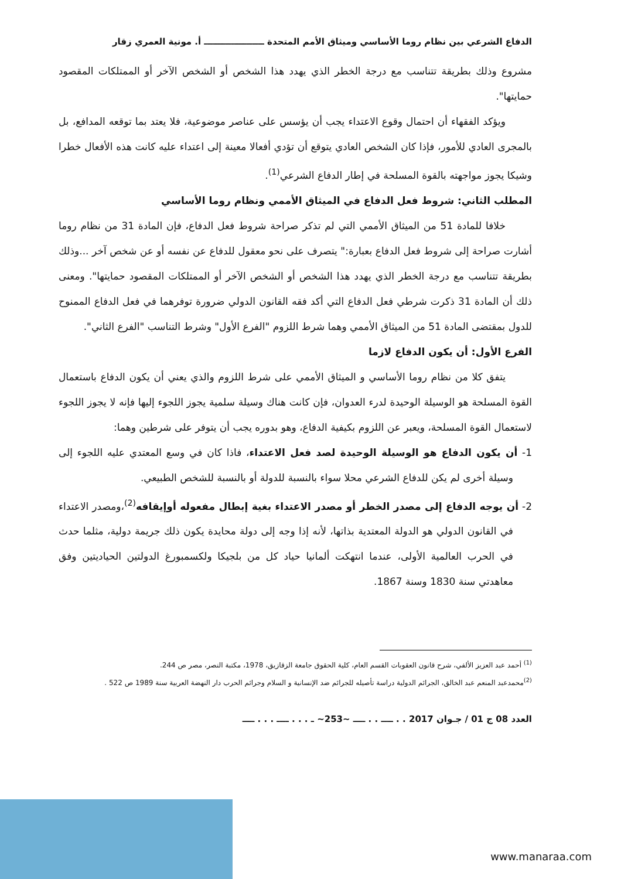الدفاع الشرعي بين نظام روما الأساسي وميثاق الأمم المتحدة ــــــــــــــــــــ أ. مونية العمري زقار
مشروع وذلك بطريقة تتناسب مع درجة الخطر الذي يهدد هذا الشخص أو الشخص الآخر أو الممتلكات المقصود حمايتها".
ويؤكد الفقهاء أن احتمال وقوع الاعتداء يجب أن يؤسس على عناصر موضوعية، فلا يعتد بما توقعه المدافع، بل بالمجرى العادي للأمور، فإذا كان الشخص العادي يتوقع أن تؤدي أفعالا معينة إلى اعتداء عليه كانت هذه الأفعال خطرا وشيكا يجوز مواجهته بالقوة المسلحة في إطار الدفاع الشرعي<sup>(1)</sup>.
المطلب الثاني: شروط فعل الدفاع في الميثاق الأممي ونظام روما الأساسي
خلافا للمادة 51 من الميثاق الأممي التي لم تذكر صراحة شروط فعل الدفاع، فإن المادة 31 من نظام روما أشارت صراحة إلى شروط فعل الدفاع بعبارة:" يتصرف على نحو معقول للدفاع عن نفسه أو عن شخص آخر ...وذلك بطريقة تتناسب مع درجة الخطر الذي يهدد هذا الشخص أو الشخص الآخر أو الممتلكات المقصود حمايتها". ومعنى ذلك أن المادة 31 ذكرت شرطي فعل الدفاع التي أكد فقه القانون الدولي ضرورة توفرهما في فعل الدفاع الممنوح للدول بمقتضى المادة 51 من الميثاق الأممي وهما شرط اللزوم "الفرع الأول" وشرط التناسب "الفرع الثاني".
الفرع الأول: أن يكون الدفاع لازما
يتفق كلا من نظام روما الأساسي و الميثاق الأممي على شرط اللزوم والذي يعني أن يكون الدفاع باستعمال القوة المسلحة هو الوسيلة الوحيدة لدرء العدوان، فإن كانت هناك وسيلة سلمية يجوز اللجوء إليها فإنه لا يجوز اللجوء لاستعمال القوة المسلحة، ويعبر عن اللزوم بكيفية الدفاع، وهو بدوره يجب أن يتوفر على شرطين وهما:
1- أن يكون الدفاع هو الوسيلة الوحيدة لصد فعل الاعتداء، فاذا كان في وسع المعتدي عليه اللجوء إلى وسيلة أخرى لم يكن للدفاع الشرعي محلا سواء بالنسبة للدولة أو بالنسبة للشخص الطبيعي.
2- أن يوجه الدفاع إلى مصدر الخطر أو مصدر الاعتداء بغية إبطال مفعوله أوإيقافه<sup>(2)</sup>،ومصدر الاعتداء في القانون الدولي هو الدولة المعتدية بذاتها، لأنه إذا وجه إلى دولة محايدة يكون ذلك جريمة دولية، مثلما حدث في الحرب العالمية الأولى، عندما انتهكت ألمانيا حياد كل من بلجيكا ولكسمبورغ الدولتين الحياديتين وفق معاهدتي سنة 1830 وسنة 1867.
<sup>(1)</sup> أحمد عبد العزيز الألفي، شرح قانون العقوبات القسم العام، كلية الحقوق جامعة الزقازيق، 1978، مكتبة النصر، مصر ص 244.
<sup>(2)</sup> محمدعبد المنعم عبد الخالق، الجرائم الدولية دراسة تأصيله للجرائم ضد الإنسانية و السلام وجرائم الحرب دار النهضة العربية سنة 1989 ص 522 .
العدد 08 ج 01 / جـوان 2017 . . ــــ . . ــــ ~253~ ـ . . . ــــ . . . ــــ
www.manaraa.com